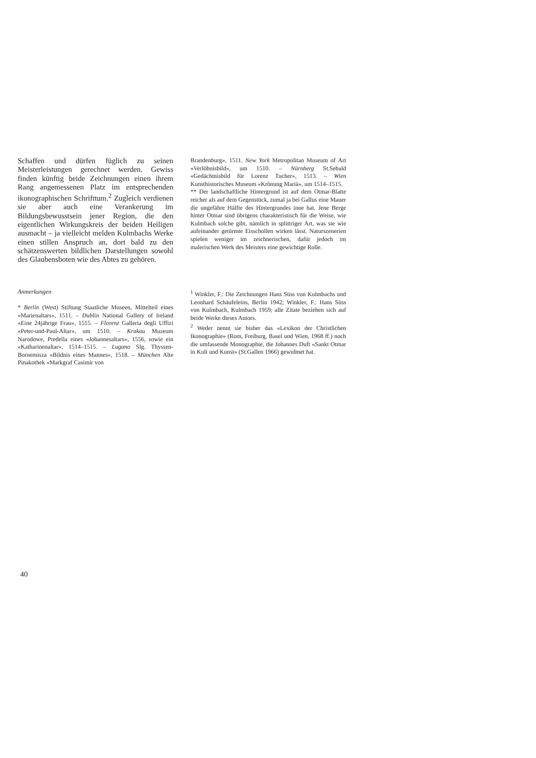Schaffen und dürfen füglich zu seinen Meisterleistungen gerechnet werden. Gewiss finden künftig beide Zeichnungen einen ihrem Rang angemessenen Platz im entsprechenden ikonographischen Schrifttum.<sup>2</sup> Zugleich verdienen sie aber auch eine Verankerung im Bildungsbewusstsein jener Region, die den eigentlichen Wirkungskreis der beiden Heiligen ausmacht – ja vielleicht melden Kulmbachs Werke einen stillen Anspruch an, dort bald zu den schätzenswerten bildlichen Darstellungen sowohl des Glaubensboten wie des Abtes zu gehören.
Brandenburg», 1511. New York Metropolitan Museum of Art «Verlöbnisbild», um 1510. – Nürnberg St.Sebald «Gedächtnisbild für Lorenz Tucher», 1513. – Wien Kunsthistorisches Museum «Krönung Mariä», um 1514–1515.
** Der landschaftliche Hintergrund ist auf dem Otmar-Blatte reicher als auf dem Gegenstück, zumal ja bei Gallus eine Mauer die ungefähre Hälfte des Hintergrundes inne hat. Jene Berge hinter Otmar sind übrigens charakteristisch für die Weise, wie Kulmbach solche gibt, nämlich in splittriger Art, was sie wie aufeinander getürmte Eisschollen wirken lässt. Naturszenerien spielen weniger im zeichnerischen, dafür jedoch im malerischen Werk des Meisters eine gewichtige Rolle.
Anmerkungen
* Berlin (West) Stiftung Staatliche Museen, Mittelteil eines «Marienaltars», 1511. – Dublin National Gallery of Ireland «Eine 24jährige Frau», 1515. – Florenz Galleria degli Uffizi «Peter-und-Paul-Altar», um 1510. – Krakau Muzeum Narodowe, Predella eines «Johannesaltars», 1556, sowie ein «Katharinenaltar», 1514–1515. – Lugano Slg. Thyssen-Bornemisza «Bildnis eines Mannes», 1518. – München Alte Pinakothek «Markgraf Casimir von
<sup>1</sup> Winkler, F.: Die Zeichnungen Hans Süss von Kulmbachs und Leonhard Schäufeleins, Berlin 1942; Winkler, F.: Hans Süss von Kulmbach, Kulmbach 1959; alle Zitate beziehen sich auf beide Werke dieses Autors.
<sup>2</sup> Weder nennt sie bisher das «Lexikon der Christlichen Ikonographie» (Rom, Freiburg, Basel und Wien, 1968 ff.) noch die umfassende Monographie, die Johannes Duft «Sankt Otmar in Kult und Kunst» (St.Gallen 1966) gewidmet hat.
40